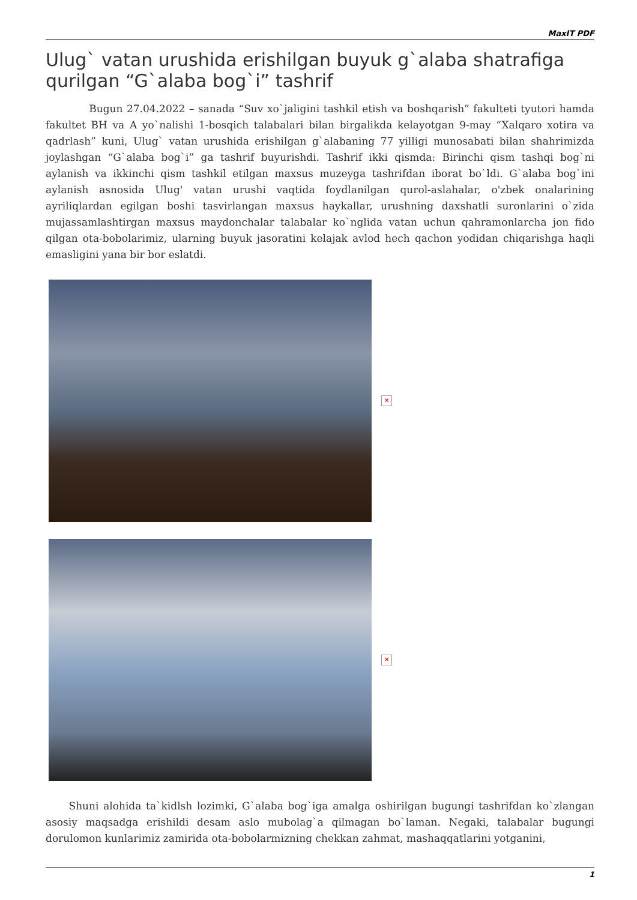MaxIT PDF
Ulug` vatan urushida erishilgan buyuk g`alaba shatrafiga qurilgan “G`alaba bog`i” tashrif
Bugun 27.04.2022 – sanada “Suv xo`jaligini tashkil etish va boshqarish” fakulteti tyutori hamda fakultet BH va A yo`nalishi 1-bosqich talabalari bilan birgalikda kelayotgan 9-may “Xalqaro xotira va qadrlash” kuni, Ulug` vatan urushida erishilgan g`alabaning 77 yilligi munosabati bilan shahrimizda joylashgan “G`alaba bog`i” ga tashrif buyurishdi. Tashrif ikki qismda: Birinchi qism tashqi bog`ni aylanish va ikkinchi qism tashkil etilgan maxsus muzeyga tashrifdan iborat bo`ldi. G`alaba bog`ini aylanish asnosida Ulug' vatan urushi vaqtida foydlanilgan qurol-aslahalar, o'zbek onalarining ayriliqlardan egilgan boshi tasvirlangan maxsus haykallar, urushning daxshatli suronlarini o`zida mujassamlashtirgan maxsus maydonchalar talabalar ko`nglida vatan uchun qahramonlarcha jon fido qilgan ota-bobolarimiz, ularning buyuk jasoratini kelajak avlod hech qachon yodidan chiqarishga haqli emasligini yana bir bor eslatdi.
✕
✕
Shuni alohida ta`kidlsh lozimki, G`alaba bog`iga amalga oshirilgan bugungi tashrifdan ko`zlangan asosiy maqsadga erishildi desam aslo mubolag`a qilmagan bo`laman. Negaki, talabalar bugungi dorulomon kunlarimiz zamirida ota-bobolarmizning chekkan zahmat, mashaqqatlarini yotganini,
1